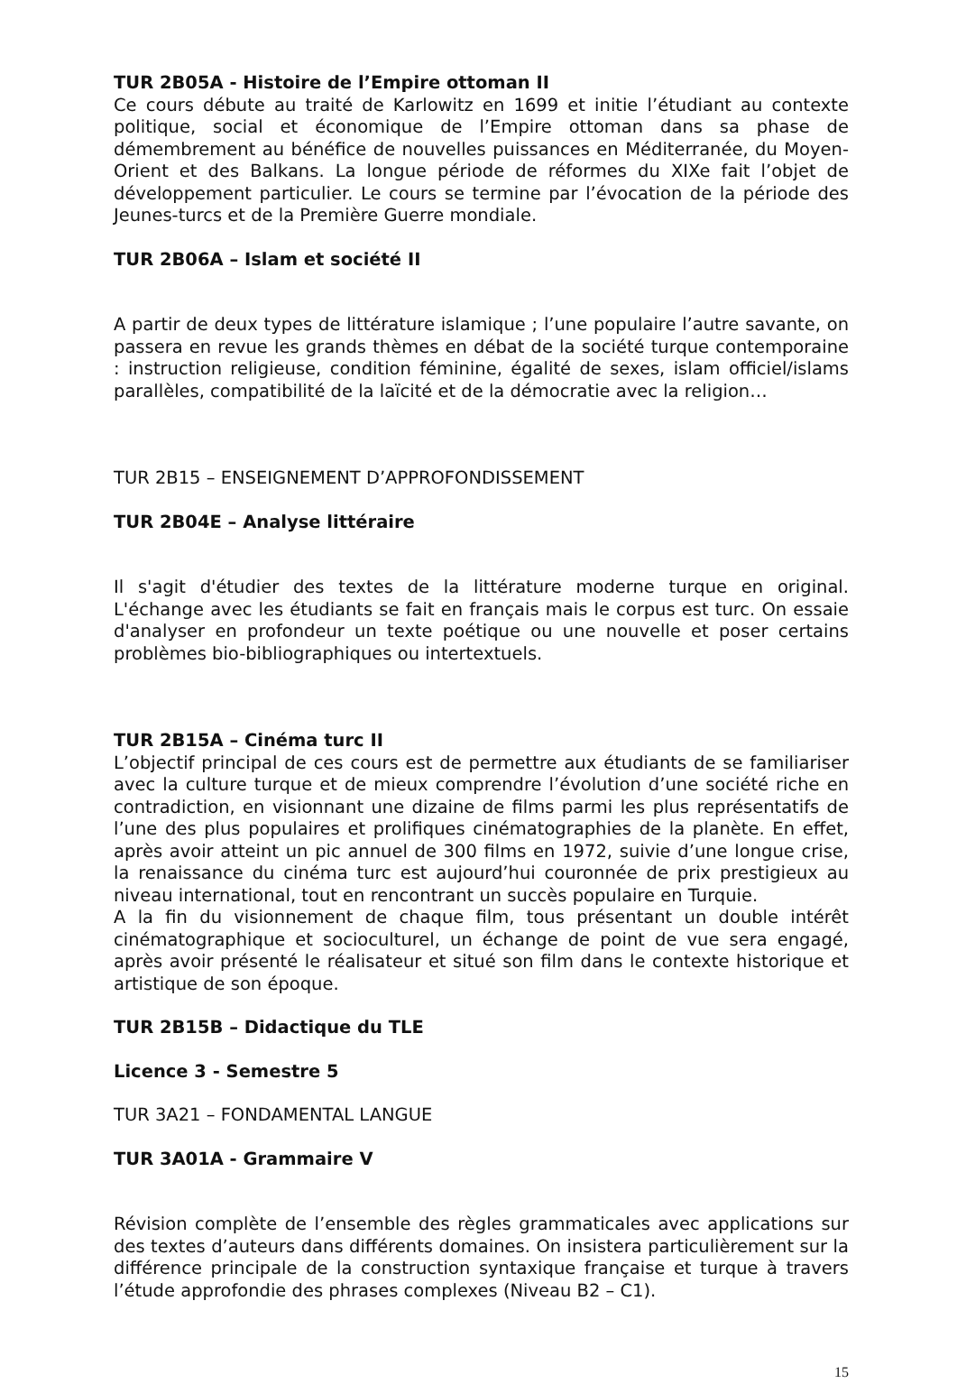TUR 2B05A - Histoire de l’Empire ottoman II
Ce cours débute au traité de Karlowitz en 1699 et initie l’étudiant au contexte politique, social et économique de l’Empire ottoman dans sa phase de démembrement au bénéfice de nouvelles puissances en Méditerranée, du Moyen-Orient et des Balkans. La longue période de réformes du XIXe fait l’objet de développement particulier. Le cours se termine par l’évocation de la période des Jeunes-turcs et de la Première Guerre mondiale.
TUR 2B06A – Islam et société II
A partir de deux types de littérature islamique ; l’une populaire l’autre savante, on passera en revue les grands thèmes en débat de la société turque contemporaine : instruction religieuse, condition féminine, égalité de sexes, islam officiel/islams parallèles, compatibilité de la laïcité et de la démocratie avec la religion…
TUR 2B15 – ENSEIGNEMENT D’APPROFONDISSEMENT
TUR 2B04E – Analyse littéraire
Il s'agit d'étudier des textes de la littérature moderne turque en original. L'échange avec les étudiants se fait en français mais le corpus est turc. On essaie d'analyser en profondeur un texte poétique ou une nouvelle et poser certains problèmes bio-bibliographiques ou intertextuels.
TUR 2B15A – Cinéma turc II
L’objectif principal de ces cours est de permettre aux étudiants de se familiariser avec la culture turque et de mieux comprendre l’évolution d’une société riche en contradiction, en visionnant une dizaine de films parmi les plus représentatifs de l’une des plus populaires et prolifiques cinématographies de la planète. En effet, après avoir atteint un pic annuel de 300 films en 1972, suivie d’une longue crise, la renaissance du cinéma turc est aujourd’hui couronnée de prix prestigieux au niveau international, tout en rencontrant un succès populaire en Turquie.
A la fin du visionnement de chaque film, tous présentant un double intérêt cinématographique et socioculturel, un échange de point de vue sera engagé, après avoir présenté le réalisateur et situé son film dans le contexte historique et artistique de son époque.
TUR 2B15B – Didactique du TLE
Licence 3 - Semestre 5
TUR 3A21 – FONDAMENTAL LANGUE
TUR 3A01A - Grammaire V
Révision complète de l’ensemble des règles grammaticales avec applications sur des textes d’auteurs dans différents domaines. On insistera particulièrement sur la différence principale de la construction syntaxique française et turque à travers l’étude approfondie des phrases complexes (Niveau B2 – C1).
15